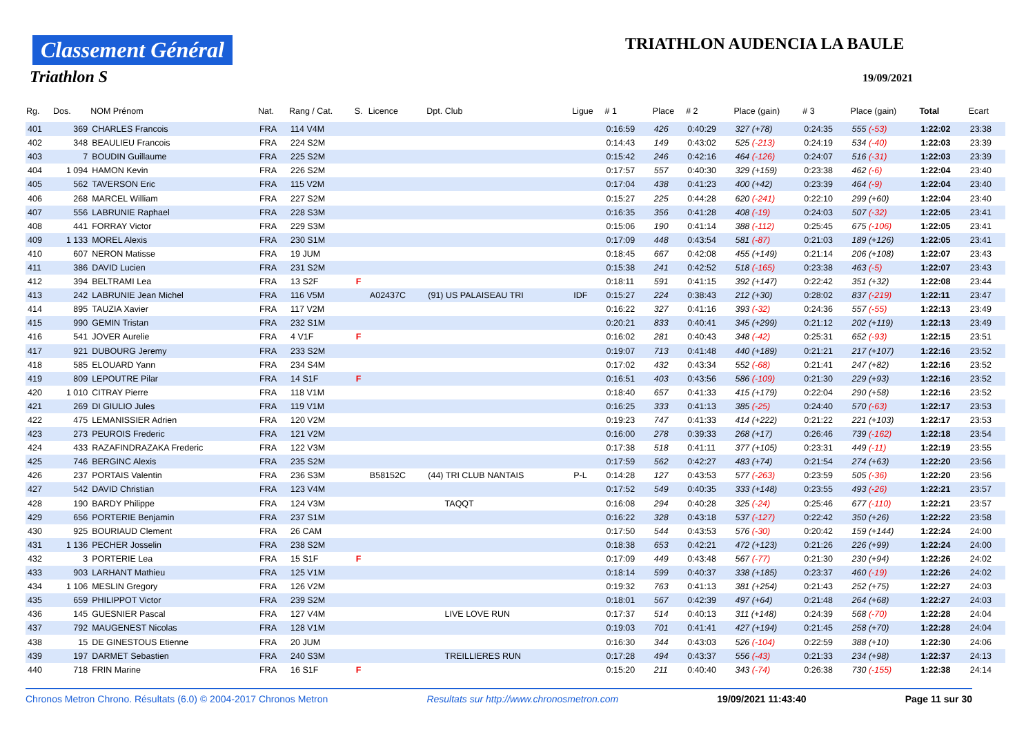Classement Général
Triathlon S
TRIATHLON AUDENCIA LA BAULE
19/09/2021
| Rg. | Dos. | NOM Prénom | Nat. | Rang / Cat. | S. | Licence | Dpt. Club | Ligue | # 1 | Place | # 2 | Place (gain) | # 3 | Place (gain) | Total | Ecart |
| --- | --- | --- | --- | --- | --- | --- | --- | --- | --- | --- | --- | --- | --- | --- | --- | --- |
| 401 | 369 | CHARLES Francois | FRA | 114 V4M | | | | | 0:16:59 | 426 | 0:40:29 | 327 (+78) | 0:24:35 | 555 (-53) | 1:22:02 | 23:38 |
| 402 | 348 | BEAULIEU Francois | FRA | 224 S2M | | | | | 0:14:43 | 149 | 0:43:02 | 525 (-213) | 0:24:19 | 534 (-40) | 1:22:03 | 23:39 |
| 403 | 7 | BOUDIN Guillaume | FRA | 225 S2M | | | | | 0:15:42 | 246 | 0:42:16 | 464 (-126) | 0:24:07 | 516 (-31) | 1:22:03 | 23:39 |
| 404 | 1 094 | HAMON Kevin | FRA | 226 S2M | | | | | 0:17:57 | 557 | 0:40:30 | 329 (+159) | 0:23:38 | 462 (-6) | 1:22:04 | 23:40 |
| 405 | 562 | TAVERSON Eric | FRA | 115 V2M | | | | | 0:17:04 | 438 | 0:41:23 | 400 (+42) | 0:23:39 | 464 (-9) | 1:22:04 | 23:40 |
| 406 | 268 | MARCEL William | FRA | 227 S2M | | | | | 0:15:27 | 225 | 0:44:28 | 620 (-241) | 0:22:10 | 299 (+60) | 1:22:04 | 23:40 |
| 407 | 556 | LABRUNIE Raphael | FRA | 228 S3M | | | | | 0:16:35 | 356 | 0:41:28 | 408 (-19) | 0:24:03 | 507 (-32) | 1:22:05 | 23:41 |
| 408 | 441 | FORRAY Victor | FRA | 229 S3M | | | | | 0:15:06 | 190 | 0:41:14 | 388 (-112) | 0:25:45 | 675 (-106) | 1:22:05 | 23:41 |
| 409 | 1 133 | MOREL Alexis | FRA | 230 S1M | | | | | 0:17:09 | 448 | 0:43:54 | 581 (-87) | 0:21:03 | 189 (+126) | 1:22:05 | 23:41 |
| 410 | 607 | NERON Matisse | FRA | 19 JUM | | | | | 0:18:45 | 667 | 0:42:08 | 455 (+149) | 0:21:14 | 206 (+108) | 1:22:07 | 23:43 |
| 411 | 386 | DAVID Lucien | FRA | 231 S2M | | | | | 0:15:38 | 241 | 0:42:52 | 518 (-165) | 0:23:38 | 463 (-5) | 1:22:07 | 23:43 |
| 412 | 394 | BELTRAMI Lea | FRA | 13 S2F | F | | | | 0:18:11 | 591 | 0:41:15 | 392 (+147) | 0:22:42 | 351 (+32) | 1:22:08 | 23:44 |
| 413 | 242 | LABRUNIE Jean Michel | FRA | 116 V5M | | A02437C | (91) US PALAISEAU TRI | IDF | 0:15:27 | 224 | 0:38:43 | 212 (+30) | 0:28:02 | 837 (-219) | 1:22:11 | 23:47 |
| 414 | 895 | TAUZIA Xavier | FRA | 117 V2M | | | | | 0:16:22 | 327 | 0:41:16 | 393 (-32) | 0:24:36 | 557 (-55) | 1:22:13 | 23:49 |
| 415 | 990 | GEMIN Tristan | FRA | 232 S1M | | | | | 0:20:21 | 833 | 0:40:41 | 345 (+299) | 0:21:12 | 202 (+119) | 1:22:13 | 23:49 |
| 416 | 541 | JOVER Aurelie | FRA | 4 V1F | F | | | | 0:16:02 | 281 | 0:40:43 | 348 (-42) | 0:25:31 | 652 (-93) | 1:22:15 | 23:51 |
| 417 | 921 | DUBOURG Jeremy | FRA | 233 S2M | | | | | 0:19:07 | 713 | 0:41:48 | 440 (+189) | 0:21:21 | 217 (+107) | 1:22:16 | 23:52 |
| 418 | 585 | ELOUARD Yann | FRA | 234 S4M | | | | | 0:17:02 | 432 | 0:43:34 | 552 (-68) | 0:21:41 | 247 (+82) | 1:22:16 | 23:52 |
| 419 | 809 | LEPOUTRE Pilar | FRA | 14 S1F | F | | | | 0:16:51 | 403 | 0:43:56 | 586 (-109) | 0:21:30 | 229 (+93) | 1:22:16 | 23:52 |
| 420 | 1 010 | CITRAY Pierre | FRA | 118 V1M | | | | | 0:18:40 | 657 | 0:41:33 | 415 (+179) | 0:22:04 | 290 (+58) | 1:22:16 | 23:52 |
| 421 | 269 | DI GIULIO Jules | FRA | 119 V1M | | | | | 0:16:25 | 333 | 0:41:13 | 385 (-25) | 0:24:40 | 570 (-63) | 1:22:17 | 23:53 |
| 422 | 475 | LEMANISSIER Adrien | FRA | 120 V2M | | | | | 0:19:23 | 747 | 0:41:33 | 414 (+222) | 0:21:22 | 221 (+103) | 1:22:17 | 23:53 |
| 423 | 273 | PEUROIS Frederic | FRA | 121 V2M | | | | | 0:16:00 | 278 | 0:39:33 | 268 (+17) | 0:26:46 | 739 (-162) | 1:22:18 | 23:54 |
| 424 | 433 | RAZAFINDRAZAKA Frederic | FRA | 122 V3M | | | | | 0:17:38 | 518 | 0:41:11 | 377 (+105) | 0:23:31 | 449 (-11) | 1:22:19 | 23:55 |
| 425 | 746 | BERGINC Alexis | FRA | 235 S2M | | | | | 0:17:59 | 562 | 0:42:27 | 483 (+74) | 0:21:54 | 274 (+63) | 1:22:20 | 23:56 |
| 426 | 237 | PORTAIS Valentin | FRA | 236 S3M | | B58152C | (44) TRI CLUB NANTAIS | P-L | 0:14:28 | 127 | 0:43:53 | 577 (-263) | 0:23:59 | 505 (-36) | 1:22:20 | 23:56 |
| 427 | 542 | DAVID Christian | FRA | 123 V4M | | | | | 0:17:52 | 549 | 0:40:35 | 333 (+148) | 0:23:55 | 493 (-26) | 1:22:21 | 23:57 |
| 428 | 190 | BARDY Philippe | FRA | 124 V3M | | | TAQQT | | 0:16:08 | 294 | 0:40:28 | 325 (-24) | 0:25:46 | 677 (-110) | 1:22:21 | 23:57 |
| 429 | 656 | PORTERIE Benjamin | FRA | 237 S1M | | | | | 0:16:22 | 328 | 0:43:18 | 537 (-127) | 0:22:42 | 350 (+26) | 1:22:22 | 23:58 |
| 430 | 925 | BOURIAUD Clement | FRA | 26 CAM | | | | | 0:17:50 | 544 | 0:43:53 | 576 (-30) | 0:20:42 | 159 (+144) | 1:22:24 | 24:00 |
| 431 | 1 136 | PECHER Josselin | FRA | 238 S2M | | | | | 0:18:38 | 653 | 0:42:21 | 472 (+123) | 0:21:26 | 226 (+99) | 1:22:24 | 24:00 |
| 432 | 3 | PORTERIE Lea | FRA | 15 S1F | F | | | | 0:17:09 | 449 | 0:43:48 | 567 (-77) | 0:21:30 | 230 (+94) | 1:22:26 | 24:02 |
| 433 | 903 | LARHANT Mathieu | FRA | 125 V1M | | | | | 0:18:14 | 599 | 0:40:37 | 338 (+185) | 0:23:37 | 460 (-19) | 1:22:26 | 24:02 |
| 434 | 1 106 | MESLIN Gregory | FRA | 126 V2M | | | | | 0:19:32 | 763 | 0:41:13 | 381 (+254) | 0:21:43 | 252 (+75) | 1:22:27 | 24:03 |
| 435 | 659 | PHILIPPOT Victor | FRA | 239 S2M | | | | | 0:18:01 | 567 | 0:42:39 | 497 (+64) | 0:21:48 | 264 (+68) | 1:22:27 | 24:03 |
| 436 | 145 | GUESNIER Pascal | FRA | 127 V4M | | | LIVE LOVE RUN | | 0:17:37 | 514 | 0:40:13 | 311 (+148) | 0:24:39 | 568 (-70) | 1:22:28 | 24:04 |
| 437 | 792 | MAUGENEST Nicolas | FRA | 128 V1M | | | | | 0:19:03 | 701 | 0:41:41 | 427 (+194) | 0:21:45 | 258 (+70) | 1:22:28 | 24:04 |
| 438 | 15 | DE GINESTOUS Etienne | FRA | 20 JUM | | | | | 0:16:30 | 344 | 0:43:03 | 526 (-104) | 0:22:59 | 388 (+10) | 1:22:30 | 24:06 |
| 439 | 197 | DARMET Sebastien | FRA | 240 S3M | | | TREILLIERES RUN | | 0:17:28 | 494 | 0:43:37 | 556 (-43) | 0:21:33 | 234 (+98) | 1:22:37 | 24:13 |
| 440 | 718 | FRIN Marine | FRA | 16 S1F | F | | | | 0:15:20 | 211 | 0:40:40 | 343 (-74) | 0:26:38 | 730 (-155) | 1:22:38 | 24:14 |
Chronos Metron Chrono. Résultats (6.0) © 2004-2017 Chronos Metron Resultats sur http://www.chronosmetron.com 19/09/2021 11:43:40 Page 11 sur 30